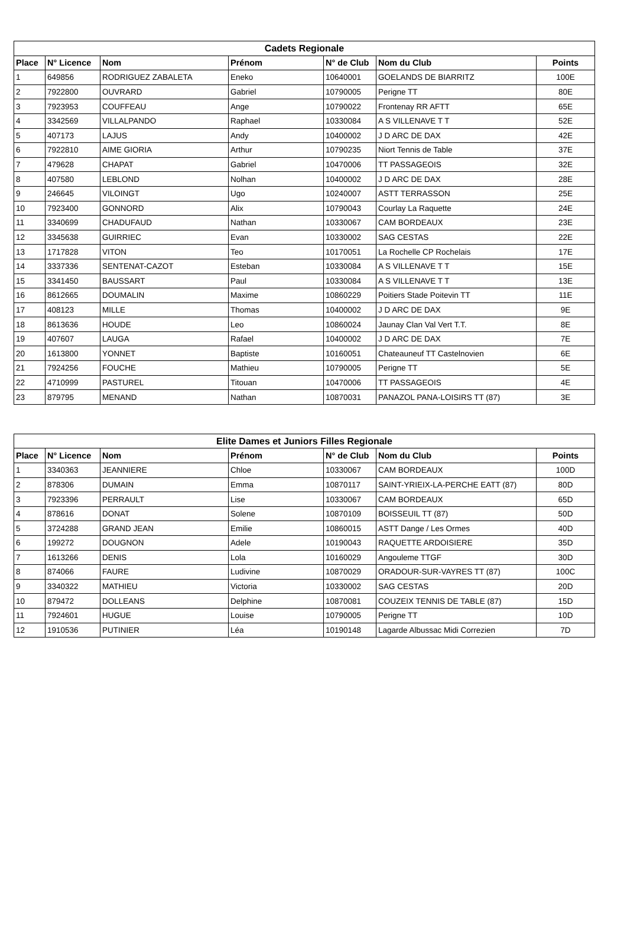| Cadets Regionale | | | | | | |
| --- | --- | --- | --- | --- | --- | --- |
| Place | N° Licence | Nom | Prénom | N° de Club | Nom du Club | Points |
| 1 | 649856 | RODRIGUEZ ZABALETA | Eneko | 10640001 | GOELANDS DE BIARRITZ | 100E |
| 2 | 7922800 | OUVRARD | Gabriel | 10790005 | Perigne TT | 80E |
| 3 | 7923953 | COUFFEAU | Ange | 10790022 | Frontenay RR AFTT | 65E |
| 4 | 3342569 | VILLALPANDO | Raphael | 10330084 | A S VILLENAVE T T | 52E |
| 5 | 407173 | LAJUS | Andy | 10400002 | J D ARC DE DAX | 42E |
| 6 | 7922810 | AIME GIORIA | Arthur | 10790235 | Niort Tennis de Table | 37E |
| 7 | 479628 | CHAPAT | Gabriel | 10470006 | TT PASSAGEOIS | 32E |
| 8 | 407580 | LEBLOND | Nolhan | 10400002 | J D ARC DE DAX | 28E |
| 9 | 246645 | VILOINGT | Ugo | 10240007 | ASTT TERRASSON | 25E |
| 10 | 7923400 | GONNORD | Alix | 10790043 | Courlay La Raquette | 24E |
| 11 | 3340699 | CHADUFAUD | Nathan | 10330067 | CAM BORDEAUX | 23E |
| 12 | 3345638 | GUIRRIEC | Evan | 10330002 | SAG CESTAS | 22E |
| 13 | 1717828 | VITON | Teo | 10170051 | La Rochelle CP Rochelais | 17E |
| 14 | 3337336 | SENTENAT-CAZOT | Esteban | 10330084 | A S VILLENAVE T T | 15E |
| 15 | 3341450 | BAUSSART | Paul | 10330084 | A S VILLENAVE T T | 13E |
| 16 | 8612665 | DOUMALIN | Maxime | 10860229 | Poitiers Stade Poitevin TT | 11E |
| 17 | 408123 | MILLE | Thomas | 10400002 | J D ARC DE DAX | 9E |
| 18 | 8613636 | HOUDE | Leo | 10860024 | Jaunay Clan Val Vert T.T. | 8E |
| 19 | 407607 | LAUGA | Rafael | 10400002 | J D ARC DE DAX | 7E |
| 20 | 1613800 | YONNET | Baptiste | 10160051 | Chateauneuf TT Castelnovien | 6E |
| 21 | 7924256 | FOUCHE | Mathieu | 10790005 | Perigne TT | 5E |
| 22 | 4710999 | PASTUREL | Titouan | 10470006 | TT PASSAGEOIS | 4E |
| 23 | 879795 | MENAND | Nathan | 10870031 | PANAZOL PANA-LOISIRS TT (87) | 3E |
| Elite Dames et Juniors Filles Regionale | | | | | | |
| --- | --- | --- | --- | --- | --- | --- |
| Place | N° Licence | Nom | Prénom | N° de Club | Nom du Club | Points |
| 1 | 3340363 | JEANNIERE | Chloe | 10330067 | CAM BORDEAUX | 100D |
| 2 | 878306 | DUMAIN | Emma | 10870117 | SAINT-YRIEIX-LA-PERCHE EATT (87) | 80D |
| 3 | 7923396 | PERRAULT | Lise | 10330067 | CAM BORDEAUX | 65D |
| 4 | 878616 | DONAT | Solene | 10870109 | BOISSEUIL TT (87) | 50D |
| 5 | 3724288 | GRAND JEAN | Emilie | 10860015 | ASTT Dange / Les Ormes | 40D |
| 6 | 199272 | DOUGNON | Adele | 10190043 | RAQUETTE ARDOISIERE | 35D |
| 7 | 1613266 | DENIS | Lola | 10160029 | Angouleme TTGF | 30D |
| 8 | 874066 | FAURE | Ludivine | 10870029 | ORADOUR-SUR-VAYRES TT (87) | 100C |
| 9 | 3340322 | MATHIEU | Victoria | 10330002 | SAG CESTAS | 20D |
| 10 | 879472 | DOLLEANS | Delphine | 10870081 | COUZEIX TENNIS DE TABLE (87) | 15D |
| 11 | 7924601 | HUGUE | Louise | 10790005 | Perigne TT | 10D |
| 12 | 1910536 | PUTINIER | Léa | 10190148 | Lagarde Albussac Midi Correzien | 7D |